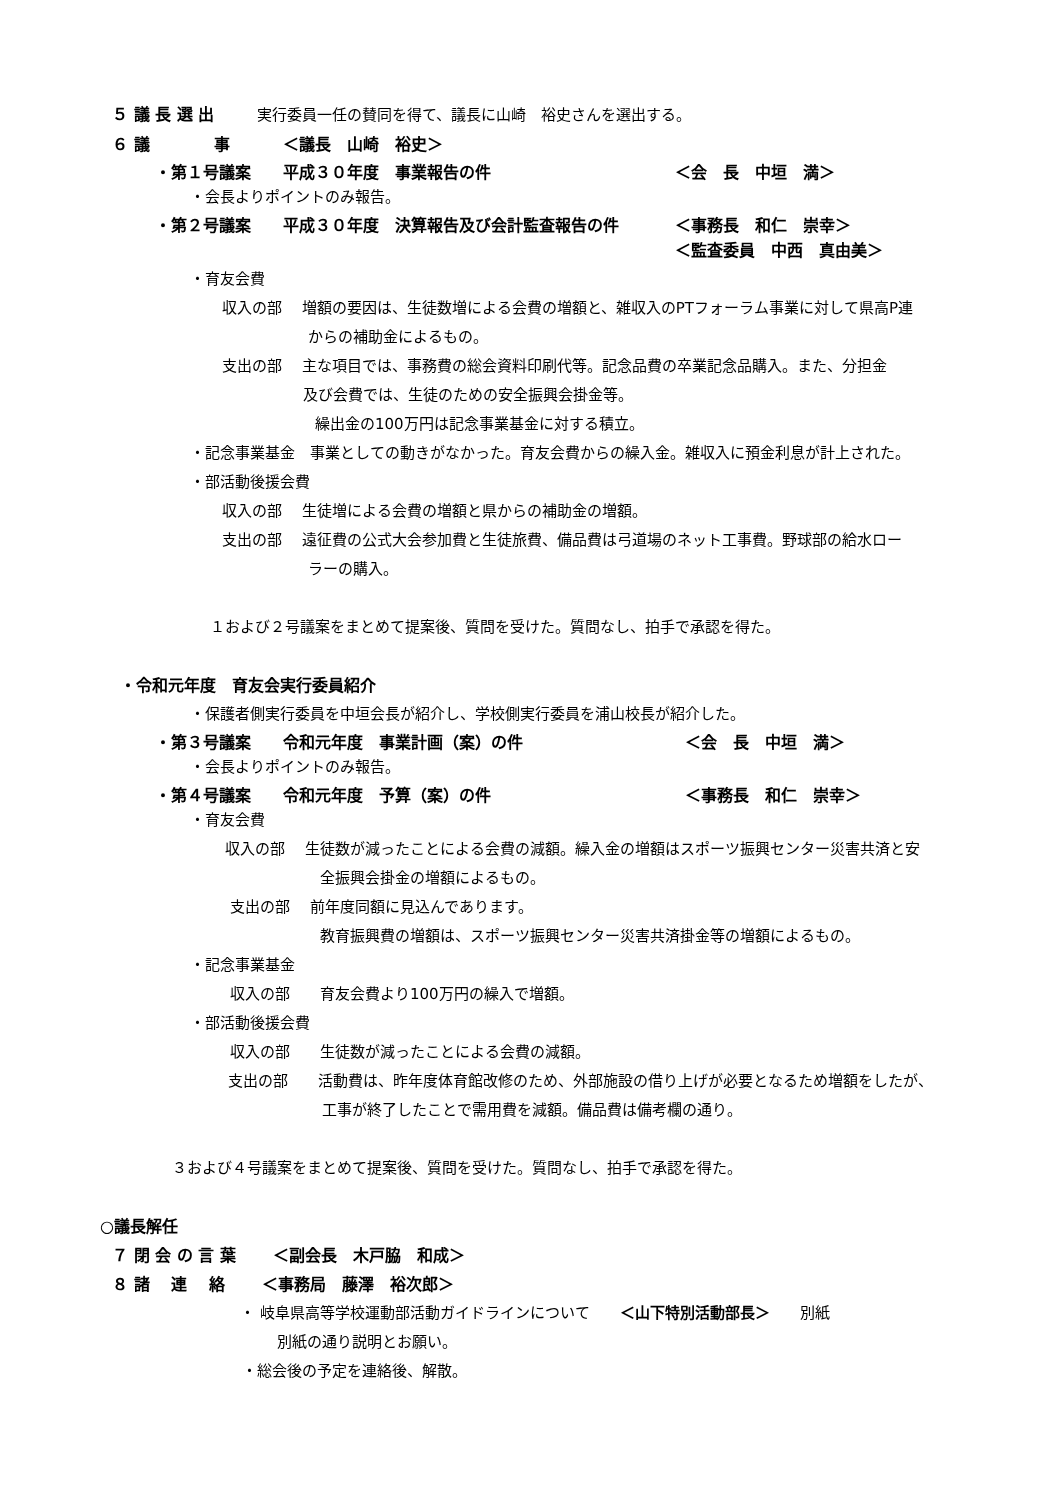５ 議 長 選 出 実行委員一任の賛同を得て、議長に山崎　裕史さんを選出する。
６ 議　　　　事　　　 ＜議長　山崎　裕史＞
・第１号議案　　平成３０年度　事業報告の件 ＜会　長　中垣　満＞
・会長よりポイントのみ報告。
・第２号議案　　平成３０年度　決算報告及び会計監査報告の件 ＜事務長　和仁　崇幸＞
＜監査委員　中西　真由美＞
・育友会費
収入の部　 増額の要因は、生徒数増による会費の増額と、雑収入のPTフォーラム事業に対して県高P連
からの補助金によるもの。
支出の部　 主な項目では、事務費の総会資料印刷代等。記念品費の卒業記念品購入。また、分担金
及び会費では、生徒のための安全振興会掛金等。
繰出金の100万円は記念事業基金に対する積立。
・記念事業基金　事業としての動きがなかった。育友会費からの繰入金。雑収入に預金利息が計上された。
・部活動後援会費
収入の部　 生徒増による会費の増額と県からの補助金の増額。
支出の部　 遠征費の公式大会参加費と生徒旅費、備品費は弓道場のネット工事費。野球部の給水ロー
ラーの購入。
１および２号議案をまとめて提案後、質問を受けた。質問なし、拍手で承認を得た。
・令和元年度　育友会実行委員紹介
・保護者側実行委員を中垣会長が紹介し、学校側実行委員を浦山校長が紹介した。
・第３号議案　　令和元年度　事業計画（案）の件 ＜会　長　中垣　満＞
・会長よりポイントのみ報告。
・第４号議案　　令和元年度　予算（案）の件 ＜事務長　和仁　崇幸＞
・育友会費
収入の部　 生徒数が減ったことによる会費の減額。繰入金の増額はスポーツ振興センター災害共済と安
全振興会掛金の増額によるもの。
支出の部　 前年度同額に見込んであります。
教育振興費の増額は、スポーツ振興センター災害共済掛金等の増額によるもの。
・記念事業基金
収入の部　　育友会費より100万円の繰入で増額。
・部活動後援会費
収入の部　　生徒数が減ったことによる会費の減額。
支出の部　　活動費は、昨年度体育館改修のため、外部施設の借り上げが必要となるため増額をしたが、
工事が終了したことで需用費を減額。備品費は備考欄の通り。
３および４号議案をまとめて提案後、質問を受けた。質問なし、拍手で承認を得た。
○議長解任
７ 閉 会 の 言 葉　　 ＜副会長　木戸脇　和成＞
８ 諸　 連　 絡　　 ＜事務局　藤澤　裕次郎＞
・ 岐阜県高等学校運動部活動ガイドラインについて　　＜山下特別活動部長＞　　別紙
別紙の通り説明とお願い。
・総会後の予定を連絡後、解散。